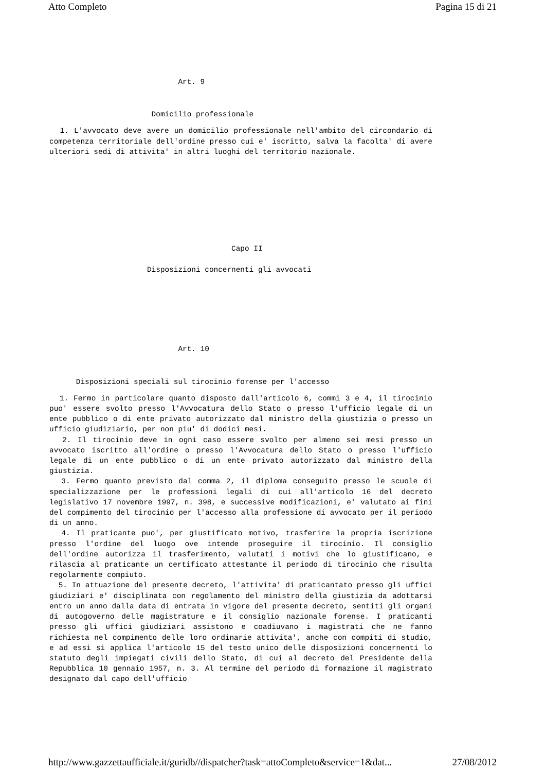Atto Completo Pagina 15 di 21
Art. 9
Domicilio professionale
1. L'avvocato deve avere un domicilio professionale nell'ambito del circondario di competenza territoriale dell'ordine presso cui e' iscritto, salva la facolta' di avere ulteriori sedi di attivita' in altri luoghi del territorio nazionale.
Capo II
Disposizioni concernenti gli avvocati
Art. 10
Disposizioni speciali sul tirocinio forense per l'accesso
1. Fermo in particolare quanto disposto dall'articolo 6, commi 3 e 4, il tirocinio puo' essere svolto presso l'Avvocatura dello Stato o presso l'ufficio legale di un ente pubblico o di ente privato autorizzato dal ministro della giustizia o presso un ufficio giudiziario, per non piu' di dodici mesi.
2. Il tirocinio deve in ogni caso essere svolto per almeno sei mesi presso un avvocato iscritto all'ordine o presso l'Avvocatura dello Stato o presso l'ufficio legale di un ente pubblico o di un ente privato autorizzato dal ministro della giustizia.
3. Fermo quanto previsto dal comma 2, il diploma conseguito presso le scuole di specializzazione per le professioni legali di cui all'articolo 16 del decreto legislativo 17 novembre 1997, n. 398, e successive modificazioni, e' valutato ai fini del compimento del tirocinio per l'accesso alla professione di avvocato per il periodo di un anno.
4. Il praticante puo', per giustificato motivo, trasferire la propria iscrizione presso l'ordine del luogo ove intende proseguire il tirocinio. Il consiglio dell'ordine autorizza il trasferimento, valutati i motivi che lo giustificano, e rilascia al praticante un certificato attestante il periodo di tirocinio che risulta regolarmente compiuto.
5. In attuazione del presente decreto, l'attivita' di praticantato presso gli uffici giudiziari e' disciplinata con regolamento del ministro della giustizia da adottarsi entro un anno dalla data di entrata in vigore del presente decreto, sentiti gli organi di autogoverno delle magistrature e il consiglio nazionale forense. I praticanti presso gli uffici giudiziari assistono e coadiuvano i magistrati che ne fanno richiesta nel compimento delle loro ordinarie attivita', anche con compiti di studio, e ad essi si applica l'articolo 15 del testo unico delle disposizioni concernenti lo statuto degli impiegati civili dello Stato, di cui al decreto del Presidente della Repubblica 10 gennaio 1957, n. 3. Al termine del periodo di formazione il magistrato designato dal capo dell'ufficio
http://www.gazzettaufficiale.it/guridb//dispatcher?task=attoCompleto&service=1&dat... 27/08/2012